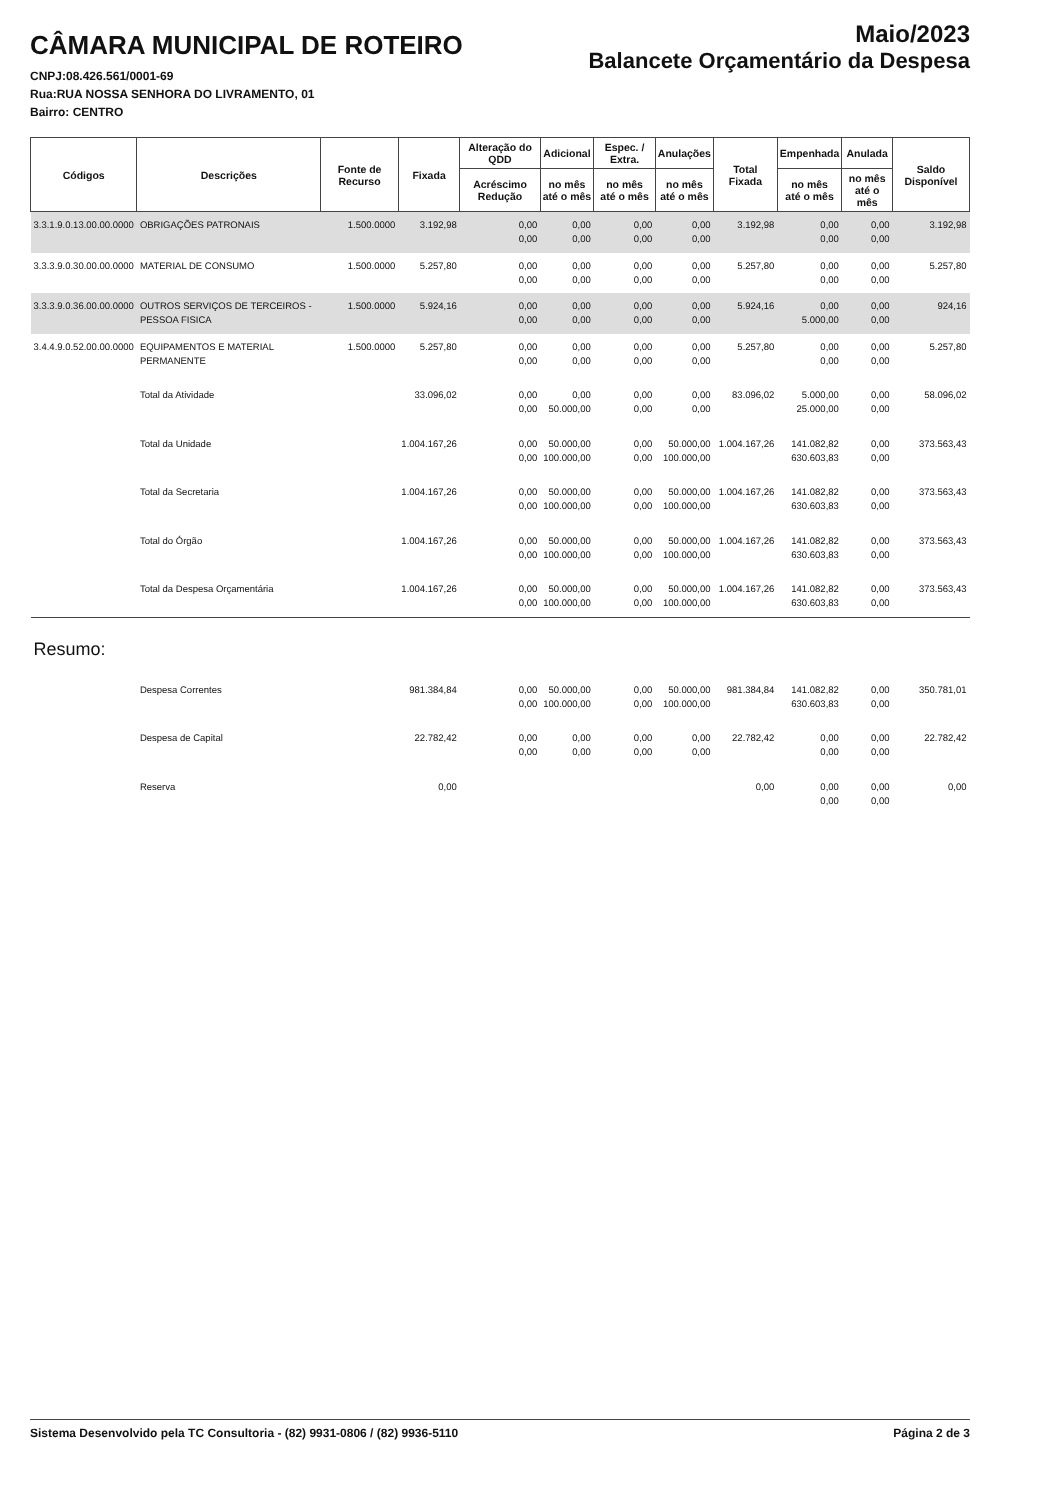CÂMARA MUNICIPAL DE ROTEIRO
CNPJ:08.426.561/0001-69
Rua:RUA NOSSA SENHORA DO LIVRAMENTO, 01
Bairro: CENTRO
Maio/2023
Balancete Orçamentário da Despesa
| Códigos | Descrições | Fonte de Recurso | Fixada | Alteração do QDD | Adicional | Espec. / Extra. | Anulações | Total Fixada | Empenhada | Anulada | Saldo Disponível |
| --- | --- | --- | --- | --- | --- | --- | --- | --- | --- | --- | --- |
| | | | | Acréscimo Redução | no mês até o mês | no mês até o mês | no mês até o mês | | no mês até o mês | no mês até o mês | |
| 3.3.1.9.0.13.00.00.0000 | OBRIGAÇÕES PATRONAIS | 1.500.0000 | 3.192,98 | 0,00 0,00 | 0,00 0,00 | 0,00 0,00 | 0,00 0,00 | 3.192,98 | 0,00 0,00 | 0,00 0,00 | 3.192,98 |
| 3.3.3.9.0.30.00.00.0000 | MATERIAL DE CONSUMO | 1.500.0000 | 5.257,80 | 0,00 0,00 | 0,00 0,00 | 0,00 0,00 | 0,00 0,00 | 5.257,80 | 0,00 0,00 | 0,00 0,00 | 5.257,80 |
| 3.3.3.9.0.36.00.00.0000 | OUTROS SERVIÇOS DE TERCEIROS - PESSOA FISICA | 1.500.0000 | 5.924,16 | 0,00 0,00 | 0,00 0,00 | 0,00 0,00 | 0,00 0,00 | 5.924,16 | 0,00 5.000,00 | 0,00 0,00 | 924,16 |
| 3.4.4.9.0.52.00.00.0000 | EQUIPAMENTOS E MATERIAL PERMANENTE | 1.500.0000 | 5.257,80 | 0,00 0,00 | 0,00 0,00 | 0,00 0,00 | 0,00 0,00 | 5.257,80 | 0,00 0,00 | 0,00 0,00 | 5.257,80 |
| | Total da Atividade | | 33.096,02 | 0,00 0,00 | 0,00 50.000,00 | 0,00 0,00 | 0,00 0,00 | 83.096,02 | 5.000,00 25.000,00 | 0,00 0,00 | 58.096,02 |
| | Total da Unidade | | 1.004.167,26 | 0,00 0,00 | 50.000,00 100.000,00 | 0,00 0,00 | 50.000,00 100.000,00 | 1.004.167,26 | 141.082,82 630.603,83 | 0,00 0,00 | 373.563,43 |
| | Total da Secretaria | | 1.004.167,26 | 0,00 0,00 | 50.000,00 100.000,00 | 0,00 0,00 | 50.000,00 100.000,00 | 1.004.167,26 | 141.082,82 630.603,83 | 0,00 0,00 | 373.563,43 |
| | Total do Órgão | | 1.004.167,26 | 0,00 0,00 | 50.000,00 100.000,00 | 0,00 0,00 | 50.000,00 100.000,00 | 1.004.167,26 | 141.082,82 630.603,83 | 0,00 0,00 | 373.563,43 |
| | Total da Despesa Orçamentária | | 1.004.167,26 | 0,00 0,00 | 50.000,00 100.000,00 | 0,00 0,00 | 50.000,00 100.000,00 | 1.004.167,26 | 141.082,82 630.603,83 | 0,00 0,00 | 373.563,43 |
| Resumo: | | | | | | | | | | | |
| | Despesa Correntes | | 981.384,84 | 0,00 0,00 | 50.000,00 100.000,00 | 0,00 0,00 | 50.000,00 100.000,00 | 981.384,84 | 141.082,82 630.603,83 | 0,00 0,00 | 350.781,01 |
| | Despesa de Capital | | 22.782,42 | 0,00 0,00 | 0,00 0,00 | 0,00 0,00 | 0,00 0,00 | 22.782,42 | 0,00 0,00 | 0,00 0,00 | 22.782,42 |
| | Reserva | | 0,00 | | | | | 0,00 | 0,00 0,00 | 0,00 0,00 | 0,00 |
Sistema Desenvolvido pela TC Consultoria - (82) 9931-0806 / (82) 9936-5110 Página 2 de 3